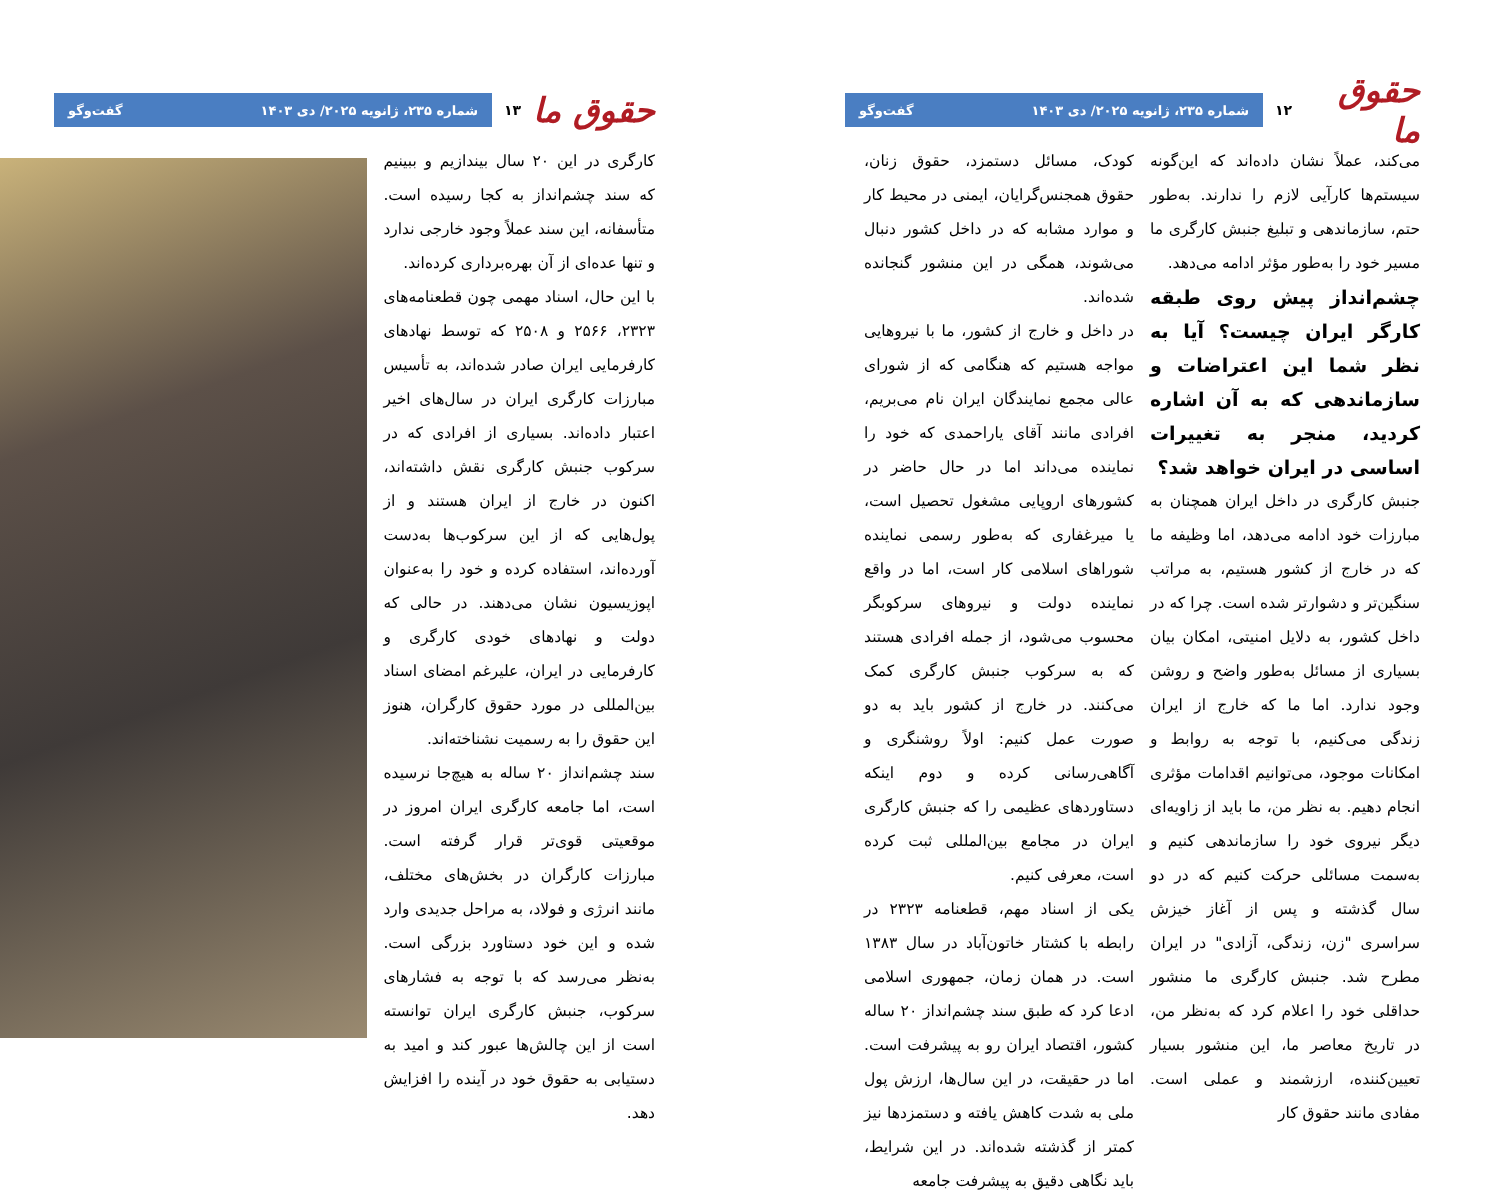حقوق ما ۱۲
شماره ۲۳۵، ژانویه ۲۰۲۵/ دی ۱۴۰۳ گفت‌وگو
می‌کند، عملاً نشان داده‌اند که این‌گونه سیستم‌ها کارآیی لازم را ندارند. به‌طور حتم، سازماندهی و تبلیغ جنبش کارگری ما مسیر خود را به‌طور مؤثر ادامه می‌دهد.
چشم‌انداز پیش روی طبقه کارگر ایران چیست؟ آیا به نظر شما این اعتراضات و سازماندهی که به آن اشاره کردید، منجر به تغییرات اساسی در ایران خواهد شد؟
جنبش کارگری در داخل ایران همچنان به مبارزات خود ادامه می‌دهد، اما وظیفه ما که در خارج از کشور هستیم، به مراتب سنگین‌تر و دشوارتر شده است. چرا که در داخل کشور، به دلایل امنیتی، امکان بیان بسیاری از مسائل به‌طور واضح و روشن وجود ندارد. اما ما که خارج از ایران زندگی می‌کنیم، با توجه به روابط و امکانات موجود، می‌توانیم اقدامات مؤثری انجام دهیم. به نظر من، ما باید از زاویه‌ای دیگر نیروی خود را سازماندهی کنیم و به‌سمت مسائلی حرکت کنیم که در دو سال گذشته و پس از آغاز خیزش سراسری "زن، زندگی، آزادی" در ایران مطرح شد. جنبش کارگری ما منشور حداقلی خود را اعلام کرد که به‌نظر من، در تاریخ معاصر ما، این منشور بسیار تعیین‌کننده، ارزشمند و عملی است. مفادی مانند حقوق کار
کودک، مسائل دستمزد، حقوق زنان، حقوق همجنس‌گرایان، ایمنی در محیط کار و موارد مشابه که در داخل کشور دنبال می‌شوند، همگی در این منشور گنجانده شده‌اند.
در داخل و خارج از کشور، ما با نیروهایی مواجه هستیم که هنگامی که از شورای عالی مجمع نمایندگان ایران نام می‌بریم، افرادی مانند آقای یاراحمدی که خود را نماینده می‌داند اما در حال حاضر در کشورهای اروپایی مشغول تحصیل است، یا میرغفاری که به‌طور رسمی نماینده شوراهای اسلامی کار است، اما در واقع نماینده دولت و نیروهای سرکوبگر محسوب می‌شود، از جمله افرادی هستند که به سرکوب جنبش کارگری کمک می‌کنند. در خارج از کشور باید به دو صورت عمل کنیم: اولاً روشنگری و آگاهی‌رسانی کرده و دوم اینکه دستاوردهای عظیمی را که جنبش کارگری ایران در مجامع بین‌المللی ثبت کرده است، معرفی کنیم.
یکی از اسناد مهم، قطعنامه ۲۳۲۳ در رابطه با کشتار خاتون‌آباد در سال ۱۳۸۳ است. در همان زمان، جمهوری اسلامی ادعا کرد که طبق سند چشم‌انداز ۲۰ ساله کشور، اقتصاد ایران رو به پیشرفت است. اما در حقیقت، در این سال‌ها، ارزش پول ملی به شدت کاهش یافته و دستمزدها نیز کمتر از گذشته شده‌اند. در این شرایط، باید نگاهی دقیق به پیشرفت جامعه
حقوق ما ۱۳
شماره ۲۳۵، ژانویه ۲۰۲۵/ دی ۱۴۰۳ گفت‌وگو
کارگری در این ۲۰ سال بیندازیم و ببینیم که سند چشم‌انداز به کجا رسیده است. متأسفانه، این سند عملاً وجود خارجی ندارد و تنها عده‌ای از آن بهره‌برداری کرده‌اند.
با این حال، اسناد مهمی چون قطعنامه‌های ۲۳۲۳، ۲۵۶۶ و ۲۵۰۸ که توسط نهادهای کارفرمایی ایران صادر شده‌اند، به تأسیس مبارزات کارگری ایران در سال‌های اخیر اعتبار داده‌اند. بسیاری از افرادی که در سرکوب جنبش کارگری نقش داشته‌اند، اکنون در خارج از ایران هستند و از پول‌هایی که از این سرکوب‌ها به‌دست آورده‌اند، استفاده کرده و خود را به‌عنوان اپوزیسیون نشان می‌دهند. در حالی که دولت و نهادهای خودی کارگری و کارفرمایی در ایران، علیرغم امضای اسناد بین‌المللی در مورد حقوق کارگران، هنوز این حقوق را به رسمیت نشناخته‌اند.
سند چشم‌انداز ۲۰ ساله به هیچ‌جا نرسیده است، اما جامعه کارگری ایران امروز در موقعیتی قوی‌تر قرار گرفته است. مبارزات کارگران در بخش‌های مختلف، مانند انرژی و فولاد، به مراحل جدیدی وارد شده و این خود دستاورد بزرگی است. به‌نظر می‌رسد که با توجه به فشارهای سرکوب، جنبش کارگری ایران توانسته است از این چالش‌ها عبور کند و امید به دستیابی به حقوق خود در آینده را افزایش دهد.